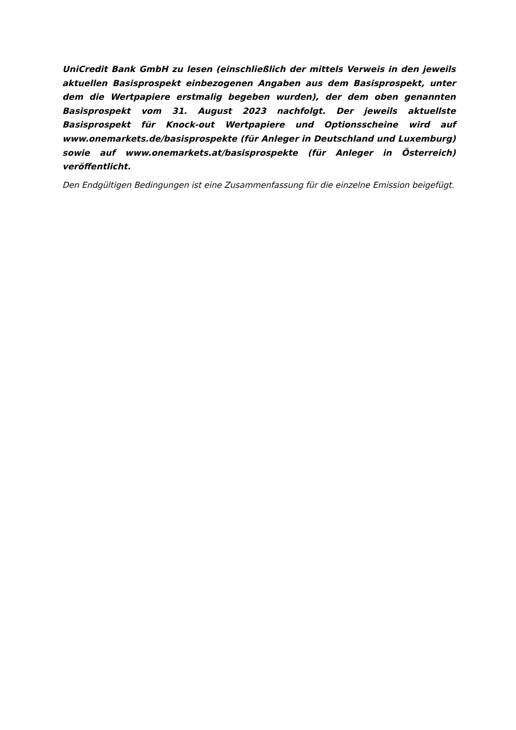UniCredit Bank GmbH zu lesen (einschließlich der mittels Verweis in den jeweils aktuellen Basisprospekt einbezogenen Angaben aus dem Basisprospekt, unter dem die Wertpapiere erstmalig begeben wurden), der dem oben genannten Basisprospekt vom 31. August 2023 nachfolgt. Der jeweils aktuellste Basisprospekt für Knock-out Wertpapiere und Optionsscheine wird auf www.onemarkets.de/basisprospekte (für Anleger in Deutschland und Luxemburg) sowie auf www.onemarkets.at/basisprospekte (für Anleger in Österreich) veröffentlicht.
Den Endgültigen Bedingungen ist eine Zusammenfassung für die einzelne Emission beigefügt.